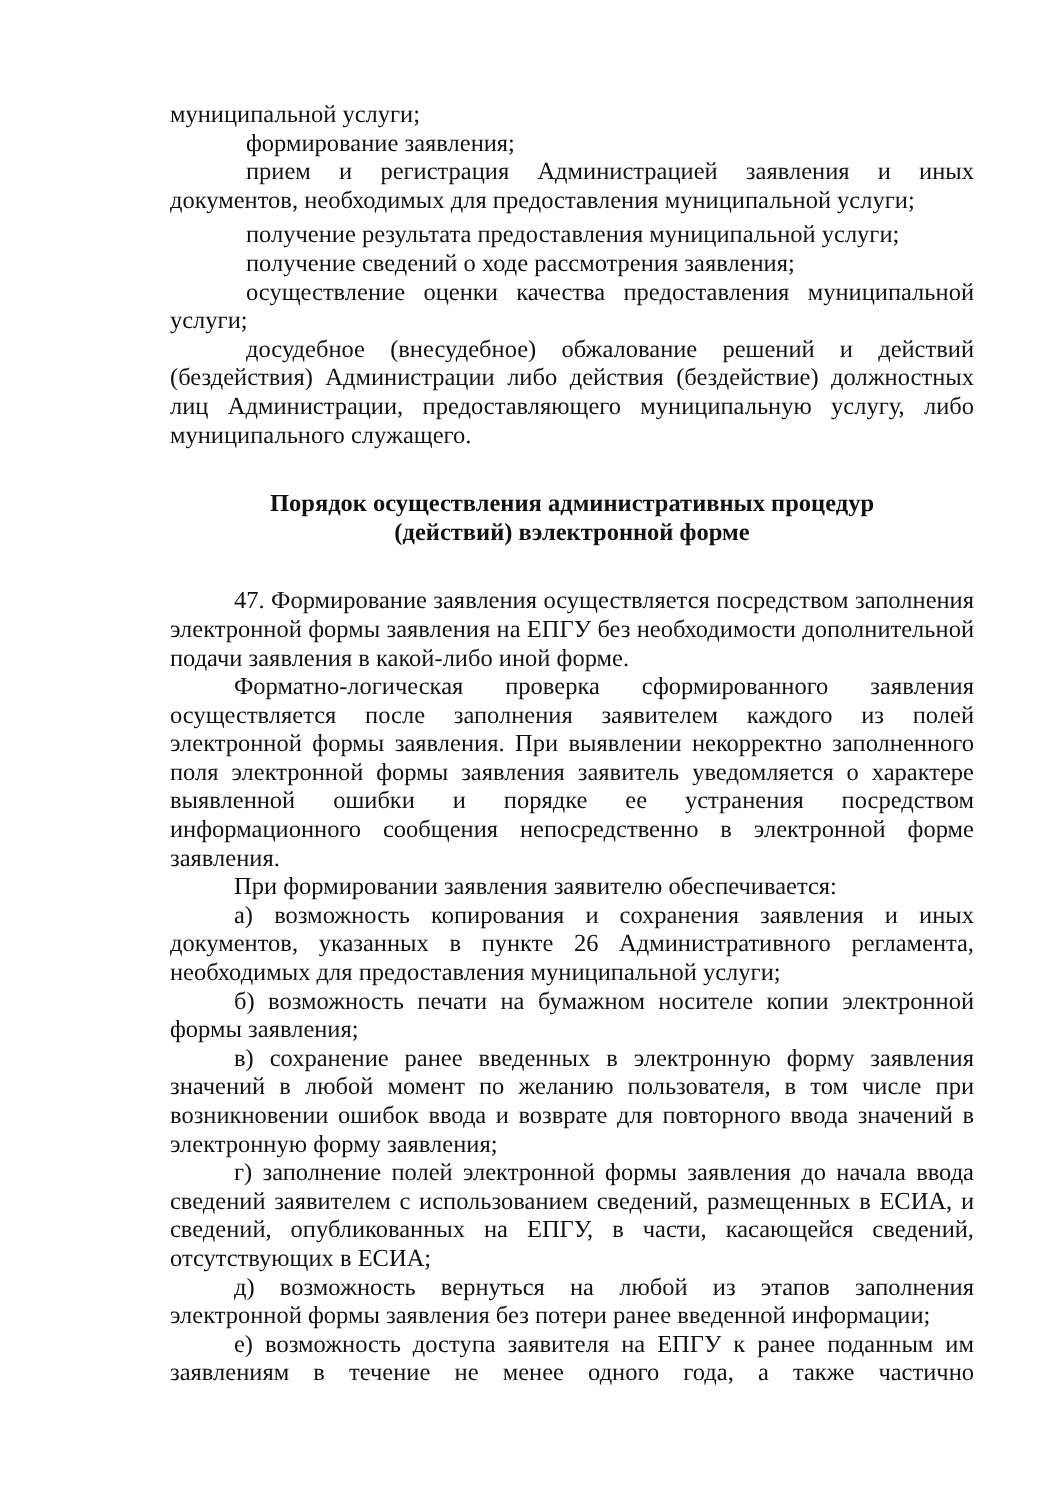муниципальной услуги;
формирование заявления;
прием и регистрация Администрацией заявления и иных документов, необходимых для предоставления муниципальной услуги;
получение результата предоставления муниципальной услуги;
получение сведений о ходе рассмотрения заявления;
осуществление оценки качества предоставления муниципальной услуги;
досудебное (внесудебное) обжалование решений и действий (бездействия) Администрации либо действия (бездействие) должностных лиц Администрации, предоставляющего муниципальную услугу, либо муниципального служащего.
Порядок осуществления административных процедур
(действий) вэлектронной форме
47. Формирование заявления осуществляется посредством заполнения электронной формы заявления на ЕПГУ без необходимости дополнительной подачи заявления в какой-либо иной форме.
Форматно-логическая проверка сформированного заявления осуществляется после заполнения заявителем каждого из полей электронной формы заявления. При выявлении некорректно заполненного поля электронной формы заявления заявитель уведомляется о характере выявленной ошибки и порядке ее устранения посредством информационного сообщения непосредственно в электронной форме заявления.
При формировании заявления заявителю обеспечивается:
а) возможность копирования и сохранения заявления и иных документов, указанных в пункте 26 Административного регламента, необходимых для предоставления муниципальной услуги;
б) возможность печати на бумажном носителе копии электронной формы заявления;
в) сохранение ранее введенных в электронную форму заявления значений в любой момент по желанию пользователя, в том числе при возникновении ошибок ввода и возврате для повторного ввода значений в электронную форму заявления;
г) заполнение полей электронной формы заявления до начала ввода сведений заявителем с использованием сведений, размещенных в ЕСИА, и сведений, опубликованных на ЕПГУ, в части, касающейся сведений, отсутствующих в ЕСИА;
д) возможность вернуться на любой из этапов заполнения электронной формы заявления без потери ранее введенной информации;
е) возможность доступа заявителя на ЕПГУ к ранее поданным им заявлениям в течение не менее одного года, а также частично